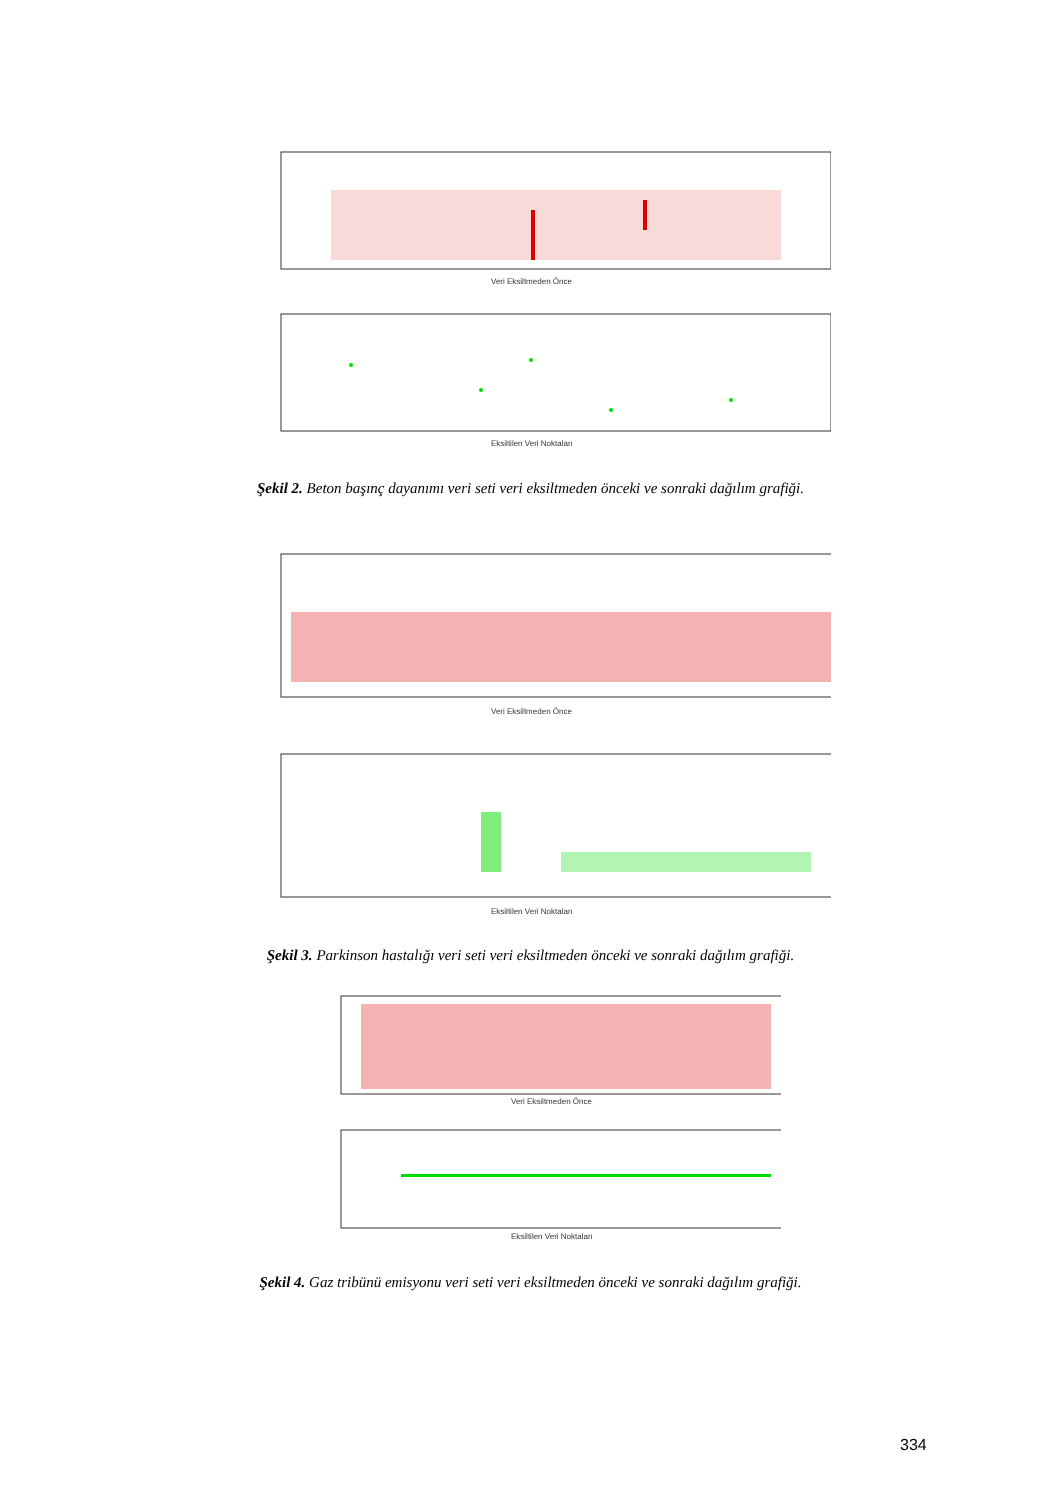Veri Eksiltmeden Önce
Eksiltilen Veri Noktaları
Şekil 2. Beton başınç dayanımı veri seti veri eksiltmeden önceki ve sonraki dağılım grafiği.
Veri Eksiltmeden Önce
Eksiltilen Veri Noktaları
Şekil 3. Parkinson hastalığı veri seti veri eksiltmeden önceki ve sonraki dağılım grafiği.
Veri Eksiltmeden Önce
Eksiltilen Veri Noktaları
Şekil 4. Gaz tribünü emisyonu veri seti veri eksiltmeden önceki ve sonraki dağılım grafiği.
334